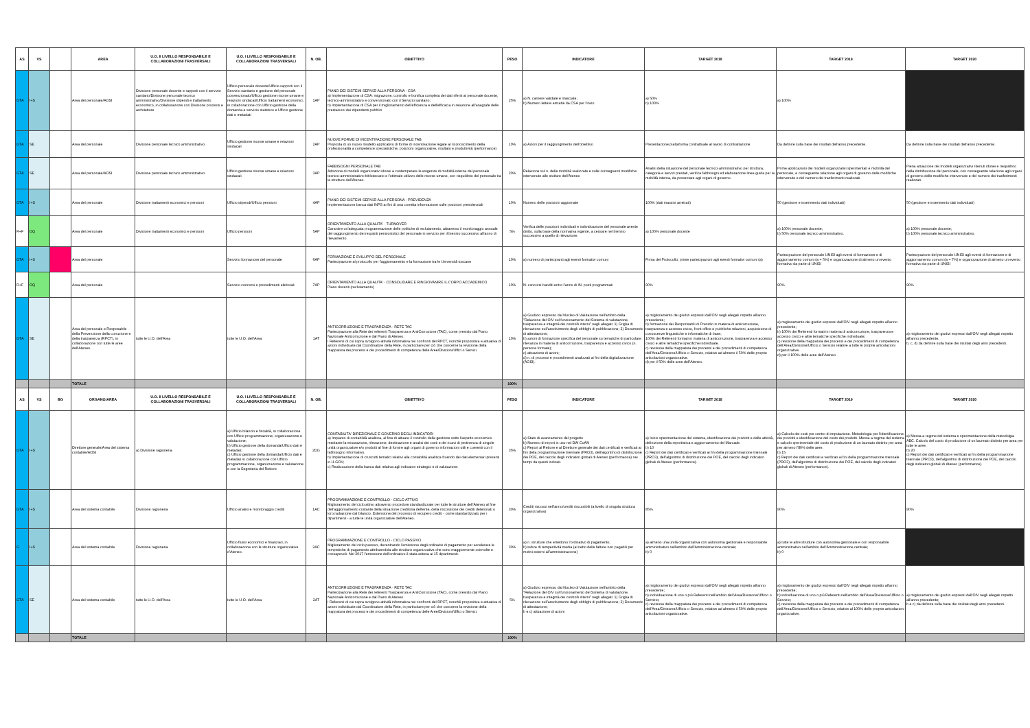| AS | VS | | AREA | U.O. II LIVELLO RESPONSABILE E COLLABORAZIONI TRASVERSALI | U.O. I LIVELLO RESPONSABILE E COLLABORAZIONI TRASVERSALI | N. OB. | OBIETTIVO | PESO | INDICATORE | TARGET 2018 | TARGET 2019 | TARGET 2020 |
| --- | --- | --- | --- | --- | --- | --- | --- | --- | --- | --- | --- | --- |
| GTA | I+S | | Area del personale/AOSI | Divisione personale docente e rapporti con il servizio sanitario/Divisione personale tecnico amministrativo/Divisione stipendi e trattamento economico, in collaborazione con Divisione processi e architetture | Ufficio personale docente/Ufficio rapporti con il Servizio sanitario e gestione del personale convenzionato/Ufficio gestione risorse umane e relazioni sindacali/Ufficio trattamenti economici, in collaborazione con Ufficio gestione della domanda e servizio statistico e Ufficio gestione dati e metadati | 1AP | PIANO DEI SISTEMI SERVIZI ALLA PERSONA - CSA a) Implementazione di CSA: migrazione, controllo e bonifica completa dei dati riferiti al personale docente, tecnico-amministrativo e convenzionato con il Servizio sanitario; b) Implementazione di CSA per il miglioramento dell'efficienza e dell'efficacia in relazione all'anagrafe delle prestazioni dei dipendenti pubblici | 25% | a) N. carriere validate e rilasciate; b) Numero lettere estratte da CSA per l'invio | a) 50% b) 100% | a) 100% | |
| GTA | SE | | Area del personale | Divisione personale tecnico amministrativo | Ufficio gestione risorse umane e relazioni sindacali | 2AP | NUOVE FORME DI INCENTIVAZIONE PERSONALE TAB Proposta di un nuovo modello applicativo di forme di incentivazione legate al riconoscimento della professionalità a competenze specialistiche, posizioni organizzative, risultato e produttività (performance) | 10% | a) Azioni per il raggiungimento dell'obiettivo | Presentazione piattaforma contrattuale al tavolo di contrattazione | Da definire sulla base dei risultati dell'anno precedente. | Da definire sulla base dei risultati dell'anno precedente. |
| GTA | SE | | Area del personale/AOSI | Divisione personale tecnico amministrativo | Ufficio gestione risorse umane e relazioni sindacali | 3AP | FABBISOGNI PERSONALE TAB Adozione di modelli organizzativi idonei a contemperare le esigenze di mobilità interna del personale tecnico-amministrativo-bibliotecario e l'ottimale utilizzo delle risorse umane, con riequilibrio del personale tra le strutture dell'Ateneo. | 20% | Relazione sul n. delle mobilità realizzate e sulle conseguenti modifiche intervenute alle stutture dell'Ateneo | Analisi della situazione del personale tecnico-amministrativo per struttura, categoria e servizi prestati, verifica fabbisogni ed elaborazione linee guida per la mobilità interna, da presentare agli organi di governo. | Prime applicazioni dei modelli organizzativi sperimentati e mobilità del personale, e conseguente relazione agli organi di governo delle modifiche intervenute e del numero dei trasferimenti realizzati. | Piena attuazione dei modelli organizzativi ritenuti idonei e riequilibrio nella distribuzione del personale, con conseguente relazione agli organi di governo delle modifiche intervenute e del numero dei trasferimenti realizzati. |
| GTA | I+S | | Area del personale | Divisione trattamenti economici e pensioni | Ufficio stipendi/Ufficio pensioni | 4AP | PIANO DEI SISTEMI SERVIZI ALLA PERSONA - PREVIDENZA Implementazione banca dati INPS ai fini di una corretta informazione sulle posizioni previdenziali | 10% | Numero delle posizioni aggiornate | 100% (dati massivi arretrati) | 50 (gestione e inserimento dati individuali) | 50 (gestione e inserimento dati individuali) |
| R+F | OQ | | Area del personale | Divisione trattamenti economici e pensioni | Ufficio pensioni | 5AP | ORIENTAMENTO ALLA QUALITA' - TURNOVER Garantire un'adeguata programmazione delle politiche di reclutamento, attraverso il monitoraggio annuale del raggiungimento dei requisiti pensionistici del personale in servizio per il biennio successivo all'anno di rilevamento. | 5% | Verifica delle posizioni individuali e individuazione del personale avente diritto, sulla base della normativa vigente, a cessare nel biennio successivo a quello di rilevazione. | a) 100% personale docente | a) 100% personale docente; b) 50% personale tecnico amministrativo. | a) 100% personale docente; b) 100% personale tecnico amministrativo. |
| GTA | I+S | | Area del personale | | Servizio formazione del personale | 6AP | FORMAZIONE E SVILUPPO DEL PERSONALE Partecipazione al protocollo per l'aggiornamento e la formazione tra le Università toscane | 10% | a) numero di partecipanti agli eventi formativi comuni | Firma del Protocollo; prime partecipazioni agli eventi formativi comuni (a) | Partecipazione del personale UNISI agli eventi di formazione e di aggiornamento comuni (a + 5%) e organizzazione di almeno un evento formativo da parte di UNISI | Partecipazione del personale UNISI agli eventi di formazione e di aggiornamento comuni (a + 7%) e organizzazione di almeno un evento formativo da parte di UNISI |
| R+F | OQ | | Area del personale | | Servizio concorsi e procedimenti elettorali | 7AP | ORIENTAMENTO ALLA QUALITA' - CONSOLIDARE E RINGIOVANIRE IL CORPO ACCADEMICO Piano docenti (reclutamento) | 10% | N. concorsi banditi entro l'anno di /N. posti programmati | 90% | 90% | 90% |
| GTA | SE | | Area del personale e Resposabile della Prevenzione della corruzione e della trasparenza (RPCT), in collaborazione con tutte le aree dell'Ateneo. | tutte le U.O. dell'Area | tutte le U.O. dell'Area | 1AT | ANTICORRUZIONE E TRASPARENZA - RETE TAC Partecipazione alla Rete dei referenti Trasparenza e AntiCorruzione (TAC), come previsto dal Piano Nazionale Anticorruzione e dal Piano di Ateneo. I Referenti di cui sopra svolgono attività informativa nei confronti del RPCT, nonché propositiva e attuativa di azioni individuate dal Coordinatore della Rete, in particolare per ciò che concerne la revisione della mappatura dei processi e dei procedimenti di competenza delle Aree/Divisioni/Uffici o Servizi. | 10% | a) Giudizio espresso dal Nucleo di Valutazione nell'ambito della "Relazione del OIV sul funzionamento del Sistema di valutazione, trasparenza e integrità dei controlli interni" negli allegati: 1) Griglia di rilevazione sull'assolvimento degli obblighi di pubblicazione; 2) Documento di attestazione; b) azioni di formazione specifica del personale su tematiche di particolare rilevanza in materia di anticorruzione, trasparenza e accesso civico (n. persone formate); c) attuazione di azioni; d) n. di processi e procedimenti analizzati ai fini della digitalizzazione (AOSI). | a) miglioramento dei giudizi espressi dall'OIV negli allegati rispetto all'anno precedente; b) formazione dei Responsabili di Presidio in materia di anticorruzione, trasparenza e accesso civico, front-office e pubbliche relazioni, acquisizione di conoscenze linguistiche e informatiche di base; 100% dei Referenti formati in materia di anticorruzione, trasparenza e accesso civico e altre tematiche specifiche individuate. c) revisione della mappatura dei processi e dei procedimenti di competenza dell'Area/Divisione/Ufficio o Servizio, relative ad almeno il 50% delle proprie articolazioni organizzative. d) per il 50% delle aree dell'Ateneo. | a) miglioramento dei giudizi espressi dall'OIV negli allegati rispetto all'anno precedente; b) 100% dei Referenti formati in materia di anticorruzione, trasparenza e accesso civico e altre tematiche specifiche individuate; c) revisione della mappatura dei processi e dei procedimenti di competenza dell'Area/Divisione/Ufficio o Servizio relative a tutte le proprie articolazioni organizzative. d) per il 100% delle aree dell'Ateneo | a) miglioramento dei giudizi espressi dall'OIV negli allegati rispetto all'anno precedente. b, c, d) da definire sulla base dei risultati degli anni precedenti. |
| | | | TOTALE | | | | | 100% | | | | |
| AS | VS | BG | ORGANO/AREA | U.O. II LIVELLO RESPONSABILE E COLLABORAZIONI TRASVERSALI | U.O. I LIVELLO RESPONSABILE E COLLABORAZIONI TRASVERSALI | N. OB. | OBIETTIVO | PESO | INDICATORE | TARGET 2018 | TARGET 2019 | TARGET 2020 |
| GTA | I+S | | Direttore generale/Area del sistema contabile/AOSI | a) Divisione ragioneria | a) Ufficio bilancio e fiscalità, in collaborazione con Ufficio programmazione, organizzazione e valutazione; b) Ufficio gestione della domanda/Ufficio dati e metadati; c) Ufficio gestione della domanda/Ufficio dati e metadati in collaborazione con Ufficio programmazione, organizzazione e valutazione e con la Segreteria del Rettore | 2DG | CONTABILITA' DIREZIONALE E GOVERNO DEGLI INDICATORI a) Impianto di contabilità analitica, al fine di attuare il controllo della gestione sotto l'aspetto economico mediante la misurazione, rilevazione, destinazione e analisi dei costi e dei ricavi di pertinenza di singole unità organizzative e/o prodotti al fine di fornire agli organi di governo informazioni utili e coerenti con il fabbisogno informativo. b) Implementazione di cruscotti tematici relativi alla contabilità analitica fruendo dei dati elementari presenti in U-GOV; c) Realizzazione della banca dati relativa agli indicatori strategici e di valutazione. | 35% | a) Stato di avanzamento del progetto b) Numero di report in uso nel DW CoAN c) Report al Rettore e al Direttore generale dei dati certificati e verificati ai fini della programmazione triennale (PRO3), dell'algoritmo di distribuzione dei POE, del calcolo degli indicatori globali di Ateneo (performance) nei tempi da questi indicati. | a) Inizio sperimentazione del sistema, identificazione dei prodotti e delle attività, definizione della reportistica e aggiornamento del Manuale. b) 10 c) Report dei dati certificati e verificati ai fini della programmazione triennale (PRO3), dell'algoritmo di distribuzione dei POE, del calcolo degli indicatori globali di Ateneo (performance). | a) Calcolo dei costi per centro di imputazione. Metodologia per l'identificazione dei prodotti e identificazione del costo dei prodotti. Messa a regime del sistema e calcolo sperimentale del costo di produzione di un laureato distinto per area per almeno l'80% delle aree. b) 15 c) Report dei dati certificati e verificati ai fini della programmazione triennale (PRO3), dell'algoritmo di distribuzione dei POE, del calcolo degli indicatori globali di Ateneo (performance). | a) Messa a regime del sistema e sperimentazione della metodolgia ABC. Calcolo del costo di produzione di un laureato distinto per area per tutte le aree. b) 20 c) Report dei dati certificati e verificati ai fini della programmazione triennale (PRO3), dell'algoritmo di distribuzione dei POE, del calcolo degli indicatori globali di Ateneo (performance). |
| GTA | I+S | | Area del sistema contabile | Divisione ragioneria | Ufficio analisi e monitoraggio crediti | 1AC | PROGRAMMAZIONE E CONTROLLO - CICLO ATTIVO Miglioramento del ciclo attivo attraverso procedure standardizzate per tutte le strutture dell'Ateneo al fine dell'aggiornamento costante della situazione creditoria dell'ente, della riscossione dei crediti deteriorati o loro radiazione dal bilancio. Estensione del processo di recupero crediti - come standardizzato per i dipartimenti - a tutte le unità organizzative dell'Ateneo. | 30% | Crediti riscossi nell'anno/crediti riscuotibili (a livello di singola struttura organizzativa) | 85% | 90% | 90% |
| G | I+S | | Area del sistema contabile | Divisione ragioneria | Ufficio flussi economici e finanziari, in collaborazione con le strutture organizzative d'Ateneo. | 2AC | PROGRAMMAZIONE E CONTROLLO - CICLO PASSIVO Miglioramento del ciclo passivo, decentrando l'emissione degli ordinativi di pagamento per accelerare le tempistiche di pagamento attribuendola alle strutture organizzative che sono maggiormente coinvolte e consapevoli. Nel 2017 l'emissione dell'ordinativo è stata estesa ai 15 dipartimenti. | 30% | a) n. strutture che emettono l'ordinativo di pagamento; b) indice di tempestività media (al netto delle fatture non pagabili per motivi esterni all'amministrazione) | a) almeno una unità organizzativa con autonomia gestionale e responsabile amministrativo nell'ambito dell'Amministrazione centrale; b) 0 | a) tutte le altre strutture con autonomia gestionale e con responsabile amministrativo nell'ambito dell'Amministrazione centrale; b) 0 | |
| GTA | SE | | Area del sistema contabile | tutte le U.O. dell'Area | tutte le U.O. dell'Area | 2AT | ANTICORRUZIONE E TRASPARENZA - RETE TAC Partecipazione alla Rete dei referenti Trasparenza e AntiCorruzione (TAC), come previsto dal Piano Nazionale Anticorruzione e dal Piano di Ateneo. I Referenti di cui sopra svolgono attività informativa nei confronti del RPCT, nonché propositiva e attuativa di azioni individuate dal Coordinatore della Rete, in particolare per ciò che concerne la revisione della mappatura dei processi e dei procedimenti di competenza delle Aree/Divisioni/Uffici o Servizi. | 5% | a) Giudizio espresso dal Nucleo di Valutazione nell'ambito della "Relazione del OIV sul funzionamento del Sistema di valutazione, trasparenza e integrità dei controlli interni" negli allegati: 1) Griglia di rilevazione sull'assolvimento degli obblighi di pubblicazione; 2) Documento di attestazione; b e c) attuazione di azioni | a) miglioramento dei giudizi espressi dall'OIV negli allegati rispetto all'anno precedente; b) individuazione di uno o più Referenti nell'ambito dell'Area/Divisione/Ufficio o Servizio; c) revisione della mappatura dei processi e dei procedimenti di competenza dell'Area/Divisione/Ufficio o Servizio, relative ad almeno il 50% delle proprie articolazioni organizzative. | a) miglioramento dei giudizi espressi dall'OIV negli allegati rispetto all'anno precedente; b) individuazione di uno o più Referenti nell'ambito dell'Area/Divisione/Ufficio o Servizio; c) revisione della mappatura dei processi e dei procedimenti di competenza dell'Area/Divisione/Ufficio o Servizio, relative al 100% delle proprie articolazioni organizzative. | a) miglioramento dei giudizi espressi dall'OIV negli allegati rispetto all'anno precedente; b e c) da definire sulla base dei risultati degli anni precedenti. |
| | | | TOTALE | | | | | 100% | | | | |